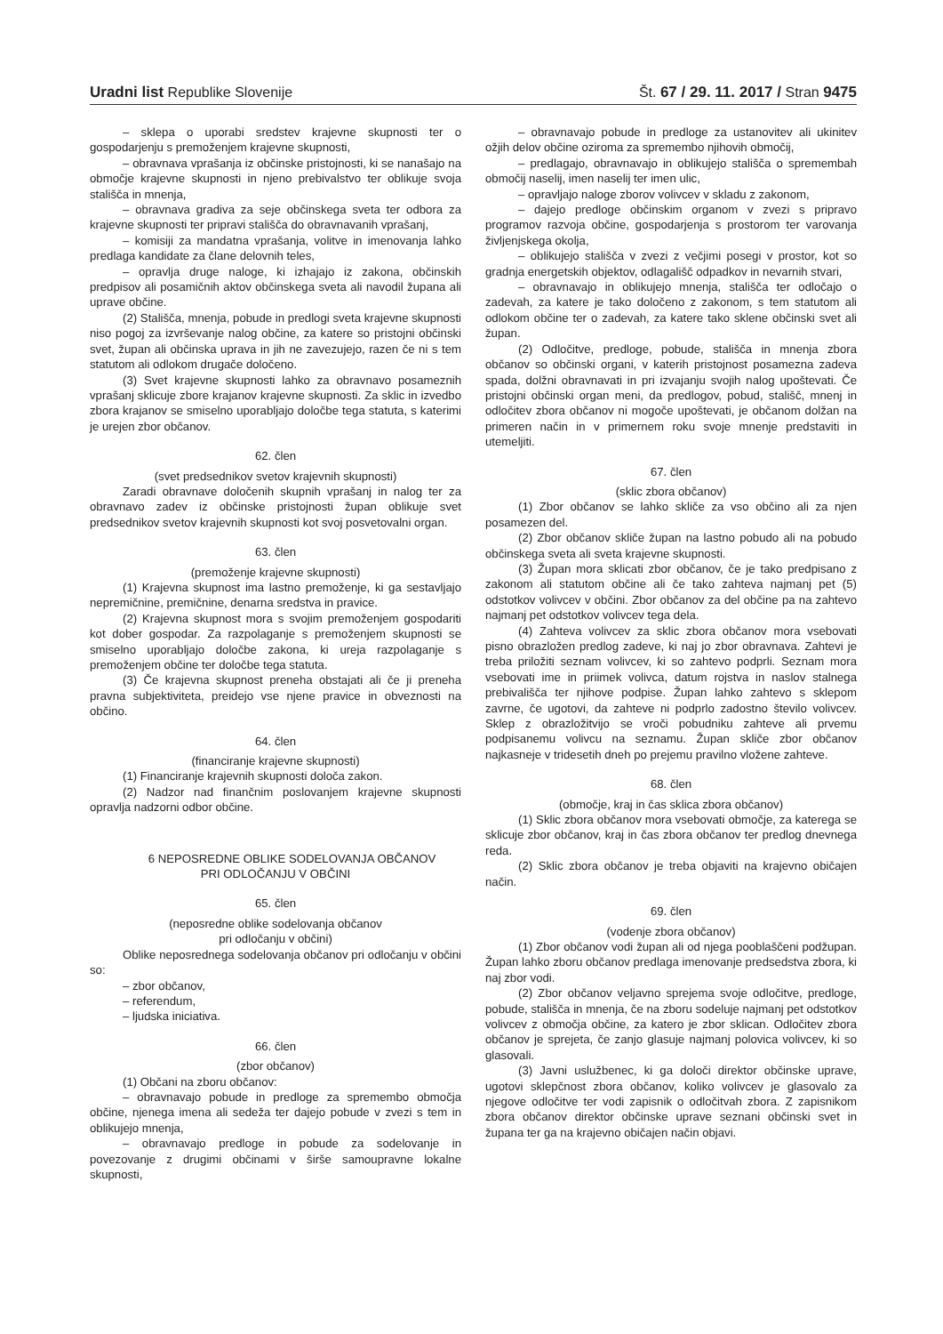Uradni list Republike Slovenije
Št. 67 / 29. 11. 2017 / Stran 9475
– sklepa o uporabi sredstev krajevne skupnosti ter o gospodarjenju s premoženjem krajevne skupnosti,
– obravnava vprašanja iz občinske pristojnosti, ki se nanašajo na območje krajevne skupnosti in njeno prebivalstvo ter oblikuje svoja stališča in mnenja,
– obravnava gradiva za seje občinskega sveta ter odbora za krajevne skupnosti ter pripravi stališča do obravnavanih vprašanj,
– komisiji za mandatna vprašanja, volitve in imenovanja lahko predlaga kandidate za člane delovnih teles,
– opravlja druge naloge, ki izhajajo iz zakona, občinskih predpisov ali posamičnih aktov občinskega sveta ali navodil župana ali uprave občine.
(2) Stališča, mnenja, pobude in predlogi sveta krajevne skupnosti niso pogoj za izvrševanje nalog občine, za katere so pristojni občinski svet, župan ali občinska uprava in jih ne zavezujejo, razen če ni s tem statutom ali odlokom drugače določeno.
(3) Svet krajevne skupnosti lahko za obravnavo posameznih vprašanj sklicuje zbore krajanov krajevne skupnosti. Za sklic in izvedbo zbora krajanov se smiselno uporabljajo določbe tega statuta, s katerimi je urejen zbor občanov.
62. člen
(svet predsednikov svetov krajevnih skupnosti)
Zaradi obravnave določenih skupnih vprašanj in nalog ter za obravnavo zadev iz občinske pristojnosti župan oblikuje svet predsednikov svetov krajevnih skupnosti kot svoj posvetovalni organ.
63. člen
(premoženje krajevne skupnosti)
(1) Krajevna skupnost ima lastno premoženje, ki ga sestavljajo nepremičnine, premičnine, denarna sredstva in pravice.
(2) Krajevna skupnost mora s svojim premoženjem gospodariti kot dober gospodar. Za razpolaganje s premoženjem skupnosti se smiselno uporabljajo določbe zakona, ki ureja razpolaganje s premoženjem občine ter določbe tega statuta.
(3) Če krajevna skupnost preneha obstajati ali če ji preneha pravna subjektiviteta, preidejo vse njene pravice in obveznosti na občino.
64. člen
(financiranje krajevne skupnosti)
(1) Financiranje krajevnih skupnosti določa zakon.
(2) Nadzor nad finančnim poslovanjem krajevne skupnosti opravlja nadzorni odbor občine.
6 NEPOSREDNE OBLIKE SODELOVANJA OBČANOV
PRI ODLOČANJU V OBČINI
65. člen
(neposredne oblike sodelovanja občanov
pri odločanju v občini)
Oblike neposrednega sodelovanja občanov pri odločanju v občini so:
– zbor občanov,
– referendum,
– ljudska iniciativa.
66. člen
(zbor občanov)
(1) Občani na zboru občanov:
– obravnavajo pobude in predloge za spremembo območja občine, njenega imena ali sedeža ter dajejo pobude v zvezi s tem in oblikujejo mnenja,
– obravnavajo predloge in pobude za sodelovanje in povezovanje z drugimi občinami v širše samoupravne lokalne skupnosti,
– obravnavajo pobude in predloge za ustanovitev ali ukinitev ožjih delov občine oziroma za spremembo njihovih območij,
– predlagajo, obravnavajo in oblikujejo stališča o spremembah območij naselij, imen naselij ter imen ulic,
– opravljajo naloge zborov volivcev v skladu z zakonom,
– dajejo predloge občinskim organom v zvezi s pripravo programov razvoja občine, gospodarjenja s prostorom ter varovanja življenjskega okolja,
– oblikujejo stališča v zvezi z večjimi posegi v prostor, kot so gradnja energetskih objektov, odlagališč odpadkov in nevarnih stvari,
– obravnavajo in oblikujejo mnenja, stališča ter odločajo o zadevah, za katere je tako določeno z zakonom, s tem statutom ali odlokom občine ter o zadevah, za katere tako sklene občinski svet ali župan.
(2) Odločitve, predloge, pobude, stališča in mnenja zbora občanov so občinski organi, v katerih pristojnost posamezna zadeva spada, dolžni obravnavati in pri izvajanju svojih nalog upoštevati. Če pristojni občinski organ meni, da predlogov, pobud, stališč, mnenj in odločitev zbora občanov ni mogoče upoštevati, je občanom dolžan na primeren način in v primernem roku svoje mnenje predstaviti in utemeljiti.
67. člen
(sklic zbora občanov)
(1) Zbor občanov se lahko skliče za vso občino ali za njen posamezen del.
(2) Zbor občanov skliče župan na lastno pobudo ali na pobudo občinskega sveta ali sveta krajevne skupnosti.
(3) Župan mora sklicati zbor občanov, če je tako predpisano z zakonom ali statutom občine ali če tako zahteva najmanj pet (5) odstotkov volivcev v občini. Zbor občanov za del občine pa na zahtevo najmanj pet odstotkov volivcev tega dela.
(4) Zahteva volivcev za sklic zbora občanov mora vsebovati pisno obrazložen predlog zadeve, ki naj jo zbor obravnava. Zahtevi je treba priložiti seznam volivcev, ki so zahtevo podprli. Seznam mora vsebovati ime in priimek volivca, datum rojstva in naslov stalnega prebivališča ter njihove podpise. Župan lahko zahtevo s sklepom zavrne, če ugotovi, da zahteve ni podprlo zadostno število volivcev. Sklep z obrazložitvijo se vroči pobudniku zahteve ali prvemu podpisanemu volivcu na seznamu. Župan skliče zbor občanov najkasneje v tridesetih dneh po prejemu pravilno vložene zahteve.
68. člen
(območje, kraj in čas sklica zbora občanov)
(1) Sklic zbora občanov mora vsebovati območje, za katerega se sklicuje zbor občanov, kraj in čas zbora občanov ter predlog dnevnega reda.
(2) Sklic zbora občanov je treba objaviti na krajevno običajen način.
69. člen
(vodenje zbora občanov)
(1) Zbor občanov vodi župan ali od njega pooblaščeni podžupan. Župan lahko zboru občanov predlaga imenovanje predsedstva zbora, ki naj zbor vodi.
(2) Zbor občanov veljavno sprejema svoje odločitve, predloge, pobude, stališča in mnenja, če na zboru sodeluje najmanj pet odstotkov volivcev z območja občine, za katero je zbor sklican. Odločitev zbora občanov je sprejeta, če zanjo glasuje najmanj polovica volivcev, ki so glasovali.
(3) Javni uslužbenec, ki ga določi direktor občinske uprave, ugotovi sklepčnost zbora občanov, koliko volivcev je glasovalo za njegove odločitve ter vodi zapisnik o odločitvah zbora. Z zapisnikom zbora občanov direktor občinske uprave seznani občinski svet in župana ter ga na krajevno običajen način objavi.